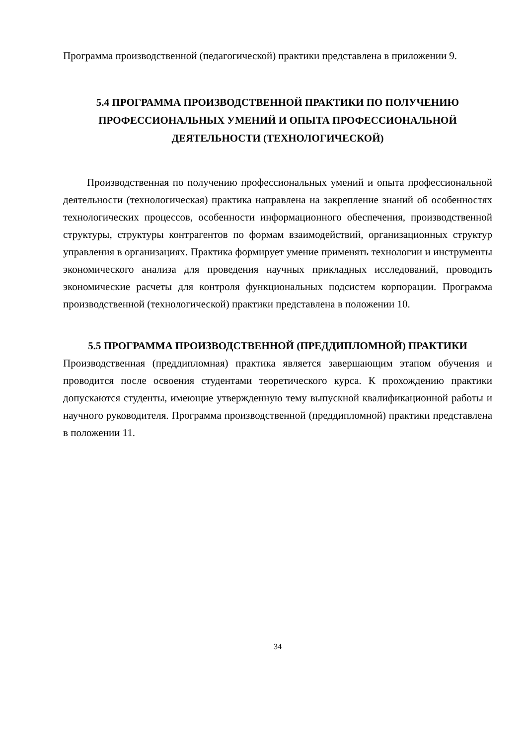Программа производственной (педагогической) практики представлена в приложении 9.
5.4 ПРОГРАММА ПРОИЗВОДСТВЕННОЙ ПРАКТИКИ ПО ПОЛУЧЕНИЮ ПРОФЕССИОНАЛЬНЫХ УМЕНИЙ И ОПЫТА ПРОФЕССИОНАЛЬНОЙ ДЕЯТЕЛЬНОСТИ (ТЕХНОЛОГИЧЕСКОЙ)
Производственная по получению профессиональных умений и опыта профессиональной деятельности (технологическая) практика направлена на закрепление знаний об особенностях технологических процессов, особенности информационного обеспечения, производственной структуры, структуры контрагентов по формам взаимодействий, организационных структур управления в организациях. Практика формирует умение применять технологии и инструменты экономического анализа для проведения научных прикладных исследований, проводить экономические расчеты для контроля функциональных подсистем корпорации. Программа производственной (технологической) практики представлена в положении 10.
5.5 ПРОГРАММА ПРОИЗВОДСТВЕННОЙ (ПРЕДДИПЛОМНОЙ) ПРАКТИКИ
Производственная (преддипломная) практика является завершающим этапом обучения и проводится после освоения студентами теоретического курса. К прохождению практики допускаются студенты, имеющие утвержденную тему выпускной квалификационной работы и научного руководителя. Программа производственной (преддипломной) практики представлена в положении 11.
34